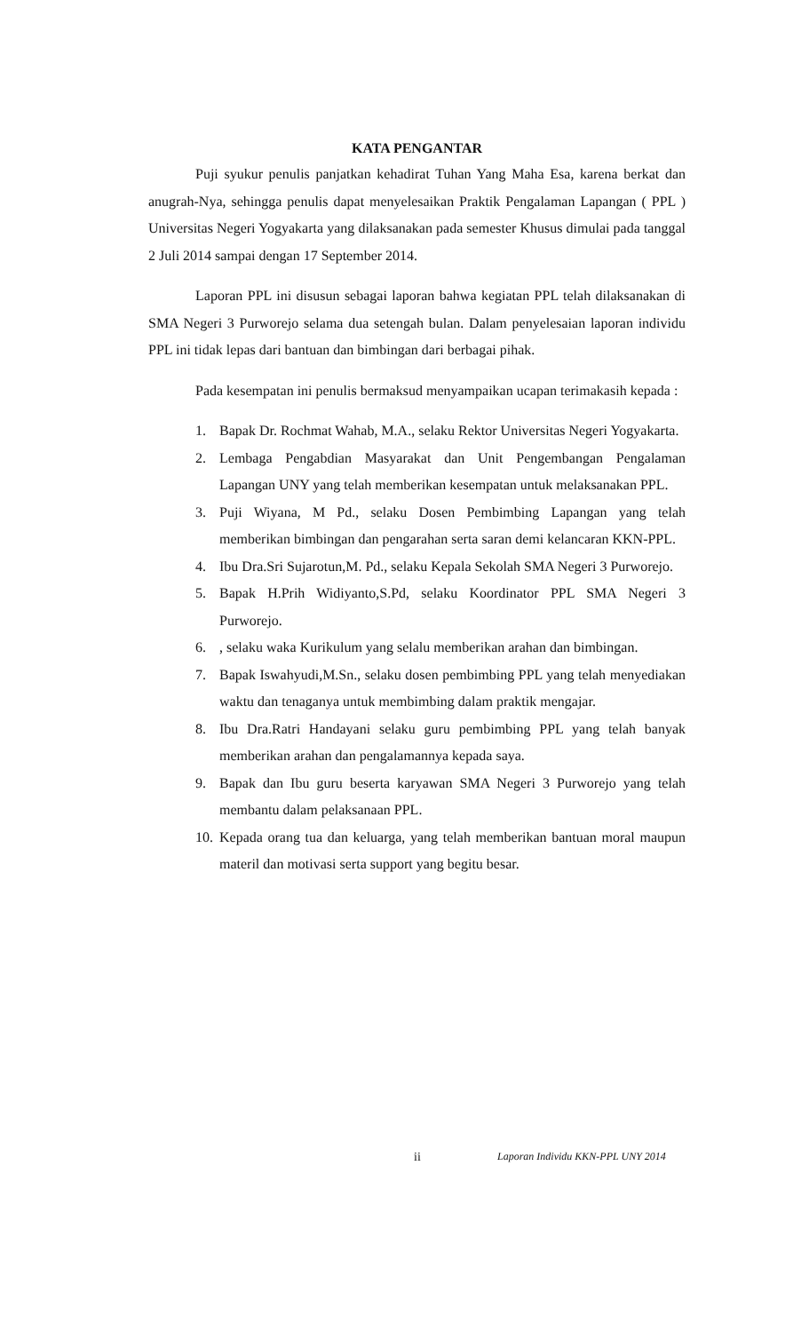KATA PENGANTAR
Puji syukur penulis panjatkan kehadirat Tuhan Yang Maha Esa, karena berkat dan anugrah-Nya, sehingga penulis dapat menyelesaikan Praktik Pengalaman Lapangan ( PPL ) Universitas Negeri Yogyakarta yang dilaksanakan pada semester Khusus dimulai pada tanggal 2 Juli 2014 sampai dengan 17 September 2014.
Laporan PPL ini disusun sebagai laporan bahwa kegiatan PPL telah dilaksanakan di SMA Negeri 3 Purworejo selama dua setengah bulan. Dalam penyelesaian laporan individu PPL ini tidak lepas dari bantuan dan bimbingan dari berbagai pihak.
Pada kesempatan ini penulis bermaksud menyampaikan ucapan terimakasih kepada :
1. Bapak Dr. Rochmat Wahab, M.A., selaku Rektor Universitas Negeri Yogyakarta.
2. Lembaga Pengabdian Masyarakat dan Unit Pengembangan Pengalaman Lapangan UNY yang telah memberikan kesempatan untuk melaksanakan PPL.
3. Puji Wiyana, M Pd., selaku Dosen Pembimbing Lapangan yang telah memberikan bimbingan dan pengarahan serta saran demi kelancaran KKN-PPL.
4. Ibu Dra.Sri Sujarotun,M. Pd., selaku Kepala Sekolah SMA Negeri 3 Purworejo.
5. Bapak H.Prih Widiyanto,S.Pd, selaku Koordinator PPL SMA Negeri 3 Purworejo.
6., selaku waka Kurikulum yang selalu memberikan arahan dan bimbingan.
7. Bapak Iswahyudi,M.Sn., selaku dosen pembimbing PPL yang telah menyediakan waktu dan tenaganya untuk membimbing dalam praktik mengajar.
8. Ibu Dra.Ratri Handayani selaku guru pembimbing PPL yang telah banyak memberikan arahan dan pengalamannya kepada saya.
9. Bapak dan Ibu guru beserta karyawan SMA Negeri 3 Purworejo yang telah membantu dalam pelaksanaan PPL.
10. Kepada orang tua dan keluarga, yang telah memberikan bantuan moral maupun materil dan motivasi serta support yang begitu besar.
ii Laporan Individu KKN-PPL UNY 2014